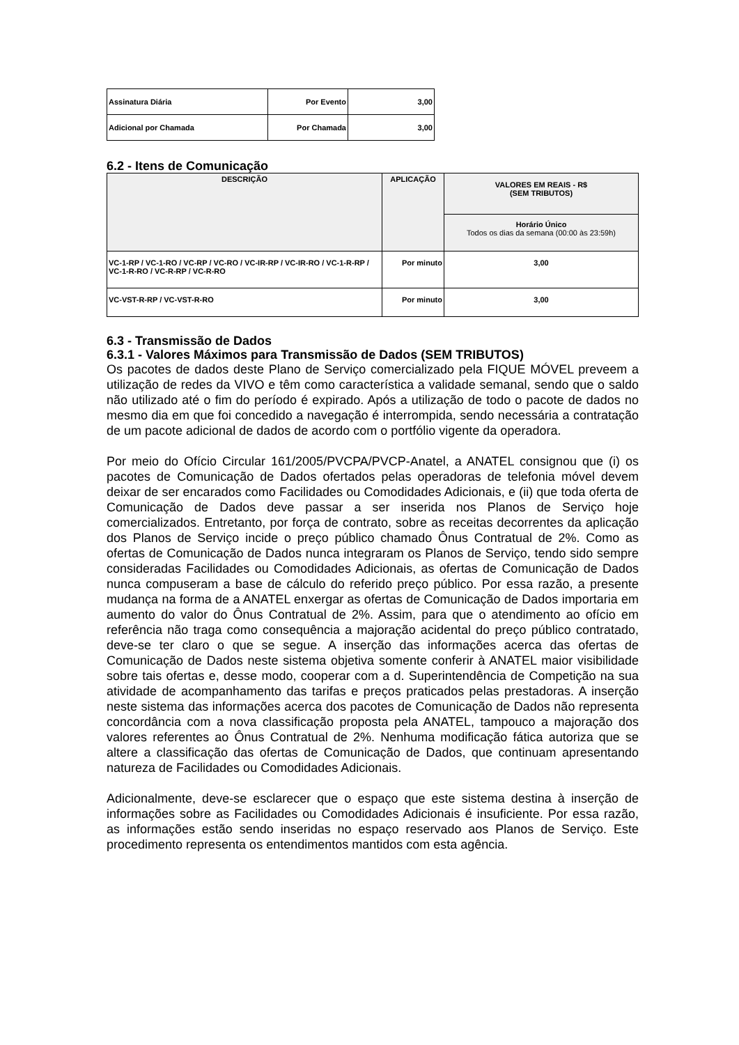| Assinatura Diária | Por Evento | 3,00 |
| Adicional por Chamada | Por Chamada | 3,00 |
6.2 - Itens de Comunicação
| DESCRIÇÃO | APLICAÇÃO | VALORES EM REAIS - R$ (SEM TRIBUTOS) |
| --- | --- | --- |
| | | Horário Único Todos os dias da semana (00:00 às 23:59h) |
| VC-1-RP / VC-1-RO / VC-RP / VC-RO / VC-IR-RP / VC-IR-RO / VC-1-R-RP / VC-1-R-RO / VC-R-RP / VC-R-RO | Por minuto | 3,00 |
| VC-VST-R-RP / VC-VST-R-RO | Por minuto | 3,00 |
6.3 - Transmissão de Dados
6.3.1 - Valores Máximos para Transmissão de Dados (SEM TRIBUTOS)
Os pacotes de dados deste Plano de Serviço comercializado pela FIQUE MÓVEL preveem a utilização de redes da VIVO e têm como característica a validade semanal, sendo que o saldo não utilizado até o fim do período é expirado. Após a utilização de todo o pacote de dados no mesmo dia em que foi concedido a navegação é interrompida, sendo necessária a contratação de um pacote adicional de dados de acordo com o portfólio vigente da operadora.
Por meio do Ofício Circular 161/2005/PVCPA/PVCP-Anatel, a ANATEL consignou que (i) os pacotes de Comunicação de Dados ofertados pelas operadoras de telefonia móvel devem deixar de ser encarados como Facilidades ou Comodidades Adicionais, e (ii) que toda oferta de Comunicação de Dados deve passar a ser inserida nos Planos de Serviço hoje comercializados. Entretanto, por força de contrato, sobre as receitas decorrentes da aplicação dos Planos de Serviço incide o preço público chamado Ônus Contratual de 2%. Como as ofertas de Comunicação de Dados nunca integraram os Planos de Serviço, tendo sido sempre consideradas Facilidades ou Comodidades Adicionais, as ofertas de Comunicação de Dados nunca compuseram a base de cálculo do referido preço público. Por essa razão, a presente mudança na forma de a ANATEL enxergar as ofertas de Comunicação de Dados importaria em aumento do valor do Ônus Contratual de 2%. Assim, para que o atendimento ao ofício em referência não traga como consequência a majoração acidental do preço público contratado, deve-se ter claro o que se segue. A inserção das informações acerca das ofertas de Comunicação de Dados neste sistema objetiva somente conferir à ANATEL maior visibilidade sobre tais ofertas e, desse modo, cooperar com a d. Superintendência de Competição na sua atividade de acompanhamento das tarifas e preços praticados pelas prestadoras. A inserção neste sistema das informações acerca dos pacotes de Comunicação de Dados não representa concordância com a nova classificação proposta pela ANATEL, tampouco a majoração dos valores referentes ao Ônus Contratual de 2%. Nenhuma modificação fática autoriza que se altere a classificação das ofertas de Comunicação de Dados, que continuam apresentando natureza de Facilidades ou Comodidades Adicionais.
Adicionalmente, deve-se esclarecer que o espaço que este sistema destina à inserção de informações sobre as Facilidades ou Comodidades Adicionais é insuficiente. Por essa razão, as informações estão sendo inseridas no espaço reservado aos Planos de Serviço. Este procedimento representa os entendimentos mantidos com esta agência.